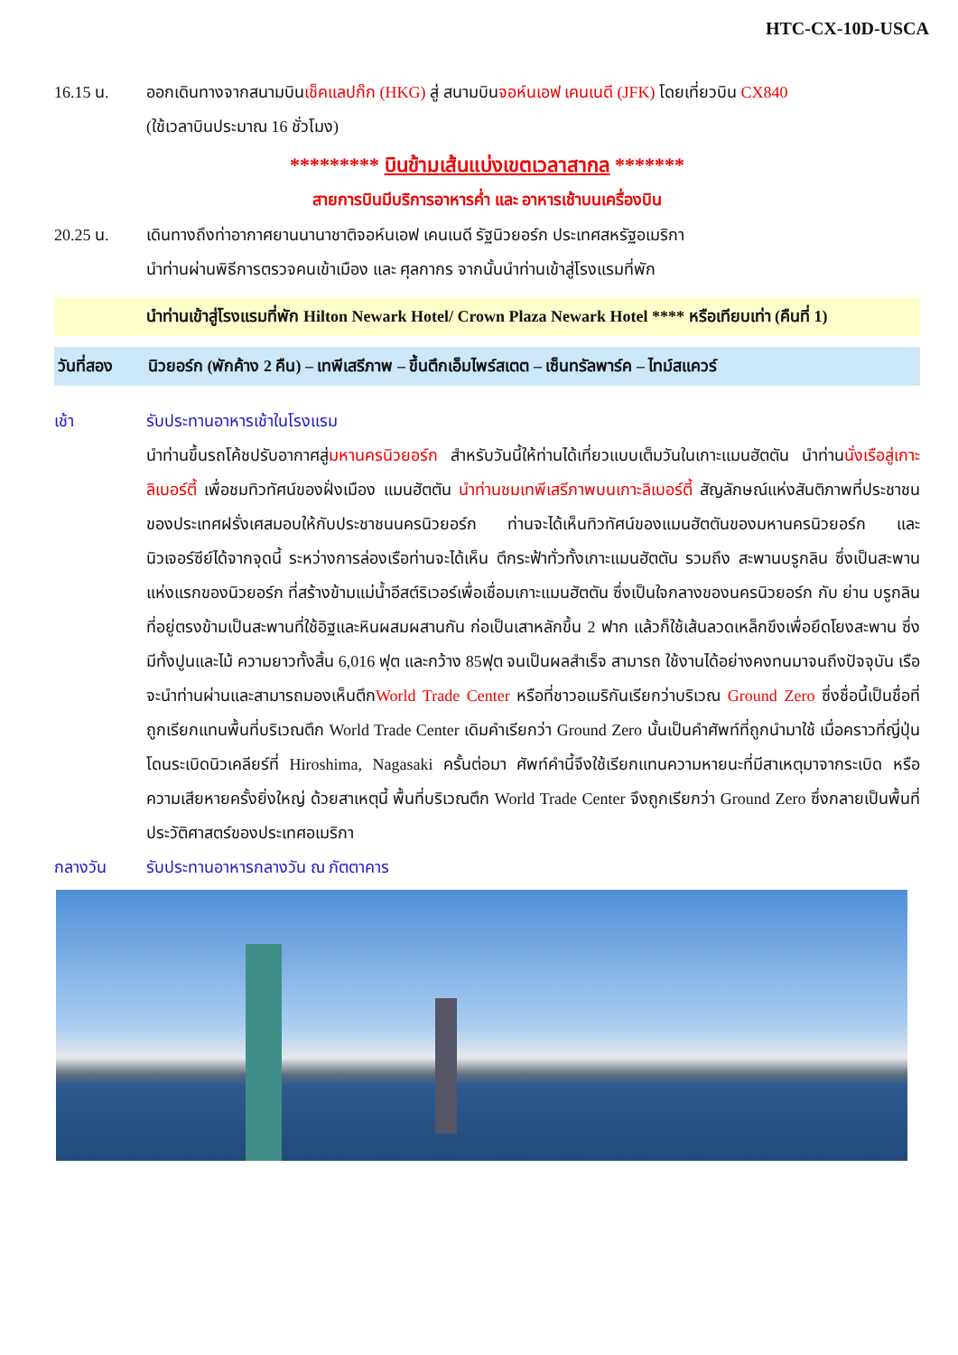HTC-CX-10D-USCA
16.15 น. ออกเดินทางจากสนามบินเช็คแลปก๊ก (HKG) สู่ สนามบินจอห์นเอฟ เคนเนดี (JFK) โดยเที่ยวบิน CX840
(ใช้เวลาบินประมาณ 16 ชั่วโมง)
********* บินข้ามเส้นแบ่งเขตเวลาสากล *******
สายการบินมีบริการอาหารค่ำ และ อาหารเช้าบนเครื่องบิน
20.25 น. เดินทางถึงท่าอากาศยานนานาชาติจอห์นเอฟ เคนเนดี รัฐนิวยอร์ก ประเทศสหรัฐอเมริกา
นำท่านผ่านพิธีการตรวจคนเข้าเมือง และ ศุลกากร จากนั้นนำท่านเข้าสู่โรงแรมที่พัก
นำท่านเข้าสู่โรงแรมที่พัก Hilton Newark Hotel/ Crown Plaza Newark Hotel **** หรือเทียบเท่า (คืนที่ 1)
วันที่สอง นิวยอร์ก (พักค้าง 2 คืน) – เทพีเสรีภาพ – ขึ้นตึกเอ็มไพร์สเตต – เซ็นทรัลพาร์ค – ไทม์สแควร์
เช้า รับประทานอาหารเช้าในโรงแรม
นำท่านขึ้นรถโค้ชปรับอากาศสู่มหานครนิวยอร์ก สำหรับวันนี้ให้ท่านได้เที่ยวแบบเต็มวันในเกาะแมนฮัตตัน นำท่านนั่งเรือสู่เกาะลิเบอร์ตี้ เพื่อชมทิวทัศน์ของฝั่งเมือง แมนฮัตตัน นำท่านชมเทพีเสรีภาพบนเกาะลิเบอร์ตี้ สัญลักษณ์แห่งสันติภาพที่ประชาชนของประเทศฝรั่งเศสมอบให้กับประชาชนนครนิวยอร์ก ท่านจะได้เห็นทิวทัศน์ของแมนฮัตตันของมหานครนิวยอร์ก และนิวเจอร์ซีย์ได้จากจุดนี้ ระหว่างการล่องเรือท่านจะได้เห็น ตึกระฟ้าทั่วทั้งเกาะแมนฮัตตัน รวมถึง สะพานบรูกลิน ซึ่งเป็นสะพานแห่งแรกของนิวยอร์ก ที่สร้างข้ามแม่น้ำอีสต์ริเวอร์เพื่อเชื่อมเกาะแมนฮัตตัน ซึ่งเป็นใจกลางของนครนิวยอร์ก กับ ย่าน บรูกลิน ที่อยู่ตรงข้ามเป็นสะพานที่ใช้อิฐและหินผสมผสานกัน ก่อเป็นเสาหลักขึ้น 2 ฟาก แล้วก็ใช้เส้นลวดเหล็กขึงเพื่อยึดโยงสะพาน ซึ่งมีทั้งปูนและไม้ ความยาวทั้งสิ้น 6,016 ฟุต และกว้าง 85ฟุต จนเป็นผลสำเร็จ สามารถ ใช้งานได้อย่างคงทนมาจนถึงปัจจุบัน เรือจะนำท่านผ่านและสามารถมองเห็นตึกWorld Trade Center หรือที่ชาวอเมริกันเรียกว่าบริเวณ Ground Zero ซึ่งชื่อนี้เป็นชื่อที่ถูกเรียกแทนพื้นที่บริเวณตึก World Trade Center เดิมคำเรียกว่า Ground Zero นั้นเป็นคำศัพท์ที่ถูกนำมาใช้ เมื่อคราวที่ญี่ปุ่น โดนระเบิดนิวเคลียร์ที่ Hiroshima, Nagasaki ครั้นต่อมา ศัพท์คำนี้จึงใช้เรียกแทนความหายนะที่มีสาเหตุมาจากระเบิด หรือความเสียหายครั้งยิ่งใหญ่ ด้วยสาเหตุนี้ พื้นที่บริเวณตึก World Trade Center จึงถูกเรียกว่า Ground Zero ซึ่งกลายเป็นพื้นที่ประวัติศาสตร์ของประเทศอเมริกา
กลางวัน รับประทานอาหารกลางวัน ณ ภัตตาคาร